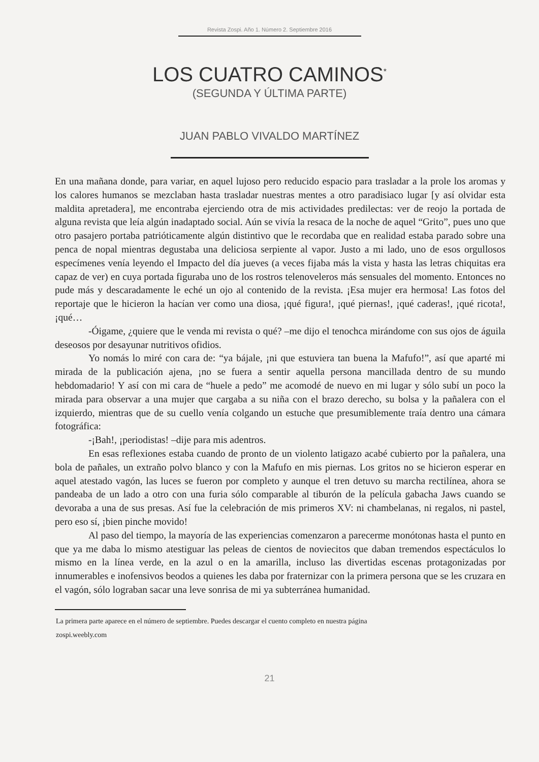Revista Zospi. Año 1. Número 2. Septiembre 2016
LOS CUATRO CAMINOS<sup>*</sup>
(SEGUNDA Y ÚLTIMA PARTE)
JUAN PABLO VIVALDO MARTÍNEZ
En una mañana donde, para variar, en aquel lujoso pero reducido espacio para trasladar a la prole los aromas y los calores humanos se mezclaban hasta trasladar nuestras mentes a otro paradisiaco lugar [y así olvidar esta maldita apretadera], me encontraba ejerciendo otra de mis actividades predilectas: ver de reojo la portada de alguna revista que leía algún inadaptado social. Aún se vivía la resaca de la noche de aquel “Grito”, pues uno que otro pasajero portaba patrióticamente algún distintivo que le recordaba que en realidad estaba parado sobre una penca de nopal mientras degustaba una deliciosa serpiente al vapor. Justo a mi lado, uno de esos orgullosos especímenes venía leyendo el Impacto del día jueves (a veces fijaba más la vista y hasta las letras chiquitas era capaz de ver) en cuya portada figuraba uno de los rostros telenoveleros más sensuales del momento. Entonces no pude más y descaradamente le eché un ojo al contenido de la revista. ¡Esa mujer era hermosa! Las fotos del reportaje que le hicieron la hacían ver como una diosa, ¡qué figura!, ¡qué piernas!, ¡qué caderas!, ¡qué ricota!, ¡qué…
-Óigame, ¿quiere que le venda mi revista o qué? –me dijo el tenochca mirándome con sus ojos de águila deseosos por desayunar nutritivos ofidios.
Yo nomás lo miré con cara de: “ya bájale, ¡ni que estuviera tan buena la Mafufo!”, así que aparté mi mirada de la publicación ajena, ¡no se fuera a sentir aquella persona mancillada dentro de su mundo hebdomadario! Y así con mi cara de “huele a pedo” me acomodé de nuevo en mi lugar y sólo subí un poco la mirada para observar a una mujer que cargaba a su niña con el brazo derecho, su bolsa y la pañalera con el izquierdo, mientras que de su cuello venía colgando un estuche que presumiblemente traía dentro una cámara fotográfica:
-¡Bah!, ¡periodistas! –dije para mis adentros.
En esas reflexiones estaba cuando de pronto de un violento latigazo acabé cubierto por la pañalera, una bola de pañales, un extraño polvo blanco y con la Mafufo en mis piernas. Los gritos no se hicieron esperar en aquel atestado vagón, las luces se fueron por completo y aunque el tren detuvo su marcha rectilínea, ahora se pandeaba de un lado a otro con una furia sólo comparable al tiburón de la película gabacha Jaws cuando se devoraba a una de sus presas. Así fue la celebración de mis primeros XV: ni chambelanas, ni regalos, ni pastel, pero eso sí, ¡bien pinche movido!
Al paso del tiempo, la mayoría de las experiencias comenzaron a parecerme monótonas hasta el punto en que ya me daba lo mismo atestiguar las peleas de cientos de noviecitos que daban tremendos espectáculos lo mismo en la línea verde, en la azul o en la amarilla, incluso las divertidas escenas protagonizadas por innumerables e inofensivos beodos a quienes les daba por fraternizar con la primera persona que se les cruzara en el vagón, sólo lograban sacar una leve sonrisa de mi ya subterránea humanidad.
La primera parte aparece en el número de septiembre. Puedes descargar el cuento completo en nuestra página
zospi.weebly.com
21